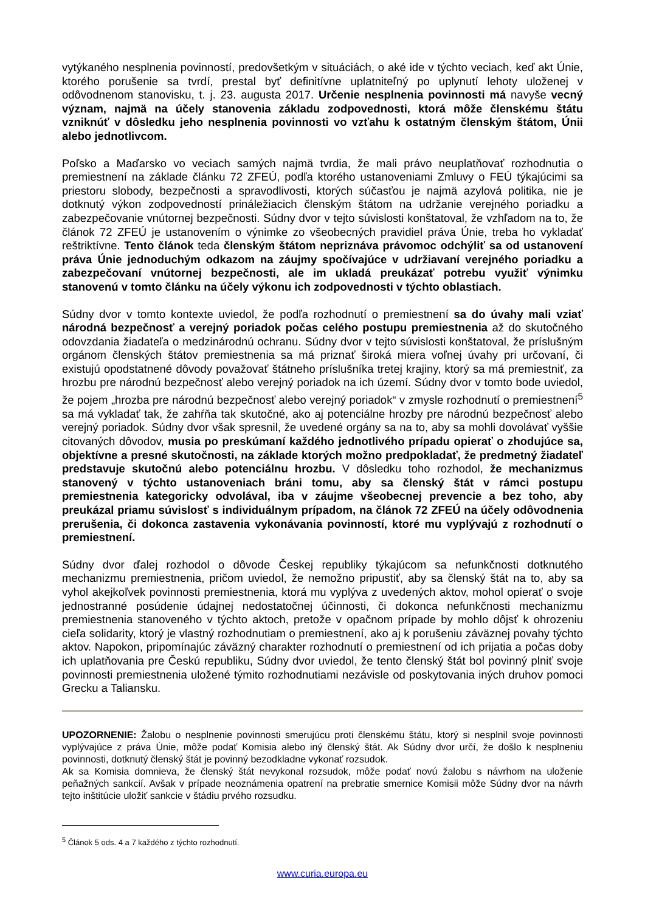vytýkaného nesplnenia povinností, predovšetkým v situáciách, o aké ide v týchto veciach, keď akt Únie, ktorého porušenie sa tvrdí, prestal byť definitívne uplatniteľný po uplynutí lehoty uloženej v odôvodnenom stanovisku, t. j. 23. augusta 2017. Určenie nesplnenia povinnosti má navyše vecný význam, najmä na účely stanovenia základu zodpovednosti, ktorá môže členskému štátu vzniknúť v dôsledku jeho nesplnenia povinnosti vo vzťahu k ostatným členským štátom, Únii alebo jednotlivcom.
Poľsko a Maďarsko vo veciach samých najmä tvrdia, že mali právo neuplatňovať rozhodnutia o premiestnení na základe článku 72 ZFEÚ, podľa ktorého ustanoveniami Zmluvy o FEÚ týkajúcimi sa priestoru slobody, bezpečnosti a spravodlivosti, ktorých súčasťou je najmä azylová politika, nie je dotknutý výkon zodpovedností prináležiacich členským štátom na udržanie verejného poriadku a zabezpečovanie vnútornej bezpečnosti. Súdny dvor v tejto súvislosti konštatoval, že vzhľadom na to, že článok 72 ZFEÚ je ustanovením o výnimke zo všeobecných pravidiel práva Únie, treba ho vykladať reštriktívne. Tento článok teda členským štátom nepriznáva právomoc odchýliť sa od ustanovení práva Únie jednoduchým odkazom na záujmy spočívajúce v udržiavaní verejného poriadku a zabezpečovaní vnútornej bezpečnosti, ale im ukladá preukázať potrebu využiť výnimku stanovenú v tomto článku na účely výkonu ich zodpovednosti v týchto oblastiach.
Súdny dvor v tomto kontexte uviedol, že podľa rozhodnutí o premiestnení sa do úvahy mali vziať národná bezpečnosť a verejný poriadok počas celého postupu premiestnenia až do skutočného odovzdania žiadateľa o medzinárodnú ochranu. Súdny dvor v tejto súvislosti konštatoval, že príslušným orgánom členských štátov premiestnenia sa má priznať široká miera voľnej úvahy pri určovaní, či existujú opodstatnené dôvody považovať štátneho príslušníka tretej krajiny, ktorý sa má premiestniť, za hrozbu pre národnú bezpečnosť alebo verejný poriadok na ich území. Súdny dvor v tomto bode uviedol, že pojem „hrozba pre národnú bezpečnosť alebo verejný poriadok“ v zmysle rozhodnutí o premiestnení<sup>5</sup> sa má vykladať tak, že zahŕňa tak skutočné, ako aj potenciálne hrozby pre národnú bezpečnosť alebo verejný poriadok. Súdny dvor však spresnil, že uvedené orgány sa na to, aby sa mohli dovolávať vyššie citovaných dôvodov, musia po preskúmaní každého jednotlivého prípadu opierať o zhodujúce sa, objektívne a presné skutočnosti, na základe ktorých možno predpokladať, že predmetný žiadateľ predstavuje skutočnú alebo potenciálnu hrozbu. V dôsledku toho rozhodol, že mechanizmus stanovený v týchto ustanoveniach bráni tomu, aby sa členský štát v rámci postupu premiestnenia kategoricky odvolával, iba v záujme všeobecnej prevencie a bez toho, aby preukázal priamu súvislosť s individuálnym prípadom, na článok 72 ZFEÚ na účely odôvodnenia prerušenia, či dokonca zastavenia vykonávania povinností, ktoré mu vyplývajú z rozhodnutí o premiestnení.
Súdny dvor ďalej rozhodol o dôvode Českej republiky týkajúcom sa nefunkčnosti dotknutého mechanizmu premiestnenia, pričom uviedol, že nemožno pripustiť, aby sa členský štát na to, aby sa vyhol akejkoľvek povinnosti premiestnenia, ktorá mu vyplýva z uvedených aktov, mohol opierať o svoje jednostranné posúdenie údajnej nedostatočnej účinnosti, či dokonca nefunkčnosti mechanizmu premiestnenia stanoveného v týchto aktoch, pretože v opačnom prípade by mohlo dôjsť k ohrozeniu cieľa solidarity, ktorý je vlastný rozhodnutiam o premiestnení, ako aj k porušeniu záväznej povahy týchto aktov. Napokon, pripomínajúc záväzný charakter rozhodnutí o premiestnení od ich prijatia a počas doby ich uplatňovania pre Českú republiku, Súdny dvor uviedol, že tento členský štát bol povinný plniť svoje povinnosti premiestnenia uložené týmito rozhodnutiami nezávisle od poskytovania iných druhov pomoci Grecku a Taliansku.
UPOZORNENIE: Žalobu o nesplnenie povinnosti smerujúcu proti členskému štátu, ktorý si nesplnil svoje povinnosti vyplývajúce z práva Únie, môže podať Komisia alebo iný členský štát. Ak Súdny dvor určí, že došlo k nesplneniu povinnosti, dotknutý členský štát je povinný bezodkladne vykonať rozsudok.
Ak sa Komisia domnieva, že členský štát nevykonal rozsudok, môže podať novú žalobu s návrhom na uloženie peňažných sankcií. Avšak v prípade neoznámenia opatrení na prebratie smernice Komisii môže Súdny dvor na návrh tejto inštitúcie uložiť sankcie v štádiu prvého rozsudku.
<sup>5</sup> Článok 5 ods. 4 a 7 každého z týchto rozhodnutí.
www.curia.europa.eu